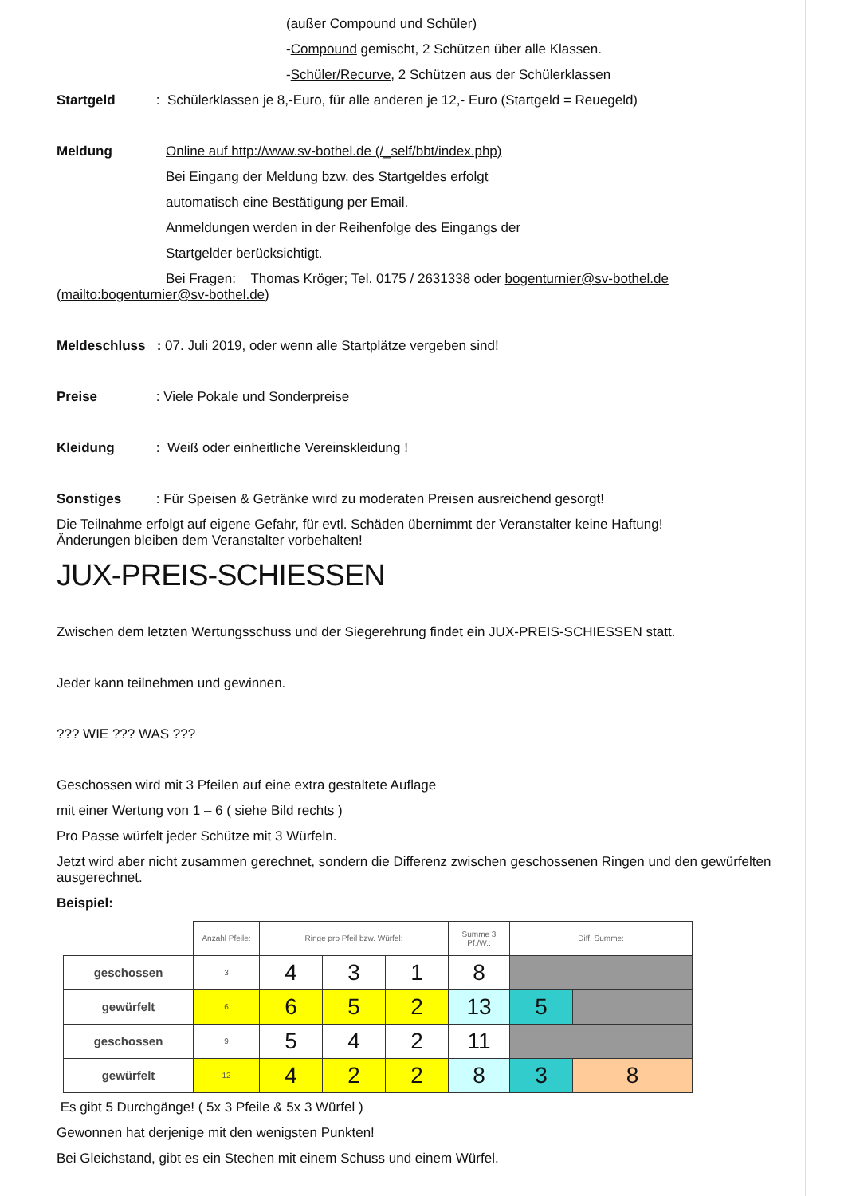(außer Compound und Schüler)
-Compound gemischt, 2 Schützen über alle Klassen.
-Schüler/Recurve, 2 Schützen aus der Schülerklassen
Startgeld : Schülerklassen je 8,-Euro, für alle anderen je 12,- Euro (Startgeld = Reuegeld)
Meldung Online auf http://www.sv-bothel.de (/_self/bbt/index.php)
Bei Eingang der Meldung bzw. des Startgeldes erfolgt
automatisch eine Bestätigung per Email.
Anmeldungen werden in der Reihenfolge des Eingangs der
Startgelder berücksichtigt.
Bei Fragen: Thomas Kröger; Tel. 0175 / 2631338 oder bogenturnier@sv-bothel.de (mailto:bogenturnier@sv-bothel.de)
Meldeschluss : 07. Juli 2019, oder wenn alle Startplätze vergeben sind!
Preise : Viele Pokale und Sonderpreise
Kleidung : Weiß oder einheitliche Vereinskleidung !
Sonstiges : Für Speisen & Getränke wird zu moderaten Preisen ausreichend gesorgt!
Die Teilnahme erfolgt auf eigene Gefahr, für evtl. Schäden übernimmt der Veranstalter keine Haftung!
Änderungen bleiben dem Veranstalter vorbehalten!
JUX-PREIS-SCHIESSEN
Zwischen dem letzten Wertungsschuss und der Siegerehrung findet ein JUX-PREIS-SCHIESSEN statt.
Jeder kann teilnehmen und gewinnen.
??? WIE ??? WAS ???
Geschossen wird mit 3 Pfeilen auf eine extra gestaltete Auflage
mit einer Wertung von 1 – 6 ( siehe Bild rechts )
Pro Passe würfelt jeder Schütze mit 3 Würfeln.
Jetzt wird aber nicht zusammen gerechnet, sondern die Differenz zwischen geschossenen Ringen und den gewürfelten ausgerechnet.
Beispiel:
| | Anzahl Pfeile: | Ringe pro Pfeil bzw. Würfel: | | | Summe 3 Pf./W.: | Diff. Summe: | |
| geschossen | 3 | 4 | 3 | 1 | 8 | | |
| gewürfelt | 6 | 6 | 5 | 2 | 13 | 5 | |
| geschossen | 9 | 5 | 4 | 2 | 11 | | |
| gewürfelt | 12 | 4 | 2 | 2 | 8 | 3 | 8 |
Es gibt 5 Durchgänge! ( 5x 3 Pfeile & 5x 3 Würfel )
Gewonnen hat derjenige mit den wenigsten Punkten!
Bei Gleichstand, gibt es ein Stechen mit einem Schuss und einem Würfel.